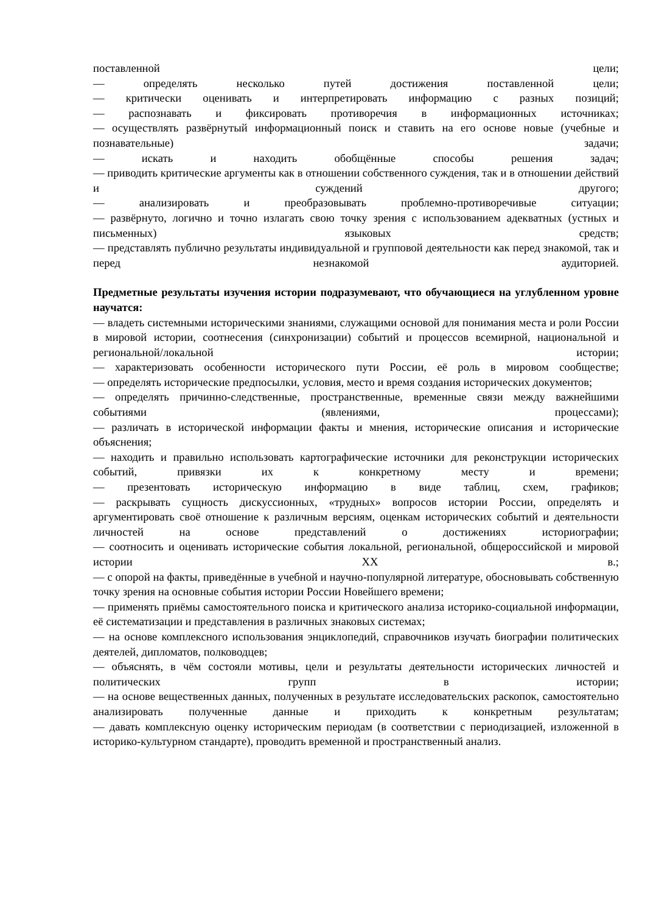поставленной цели;
— определять несколько путей достижения поставленной цели;
— критически оценивать и интерпретировать информацию с разных позиций;
— распознавать и фиксировать противоречия в информационных источниках;
— осуществлять развёрнутый информационный поиск и ставить на его основе новые (учебные и познавательные) задачи;
— искать и находить обобщённые способы решения задач;
— приводить критические аргументы как в отношении собственного суждения, так и в отношении действий и суждений другого;
— анализировать и преобразовывать проблемно-противоречивые ситуации;
— развёрнуто, логично и точно излагать свою точку зрения с использованием адекватных (устных и письменных) языковых средств;
— представлять публично результаты индивидуальной и групповой деятельности как перед знакомой, так и перед незнакомой аудиторией.
Предметные результаты изучения истории подразумевают, что обучающиеся на углубленном уровне научатся:
— владеть системными историческими знаниями, служащими основой для понимания места и роли России в мировой истории, соотнесения (синхронизации) событий и процессов всемирной, национальной и региональной/локальной истории;
— характеризовать особенности исторического пути России, её роль в мировом сообществе;
— определять исторические предпосылки, условия, место и время создания исторических документов;
— определять причинно-следственные, пространственные, временные связи между важнейшими событиями (явлениями, процессами);
— различать в исторической информации факты и мнения, исторические описания и исторические объяснения;
— находить и правильно использовать картографические источники для реконструкции исторических событий, привязки их к конкретному месту и времени;
— презентовать историческую информацию в виде таблиц, схем, графиков;
— раскрывать сущность дискуссионных, «трудных» вопросов истории России, определять и аргументировать своё отношение к различным версиям, оценкам исторических событий и деятельности личностей на основе представлений о достижениях историографии;
— соотносить и оценивать исторические события локальной, региональной, общероссийской и мировой истории XX в.;
— с опорой на факты, приведённые в учебной и научно-популярной литературе, обосновывать собственную точку зрения на основные события истории России Новейшего времени;
— применять приёмы самостоятельного поиска и критического анализа историко-социальной информации, её систематизации и представления в различных знаковых системах;
— на основе комплексного использования энциклопедий, справочников изучать биографии политических деятелей, дипломатов, полководцев;
— объяснять, в чём состояли мотивы, цели и результаты деятельности исторических личностей и политических групп в истории;
— на основе вещественных данных, полученных в результате исследовательских раскопок, самостоятельно анализировать полученные данные и приходить к конкретным результатам;
— давать комплексную оценку историческим периодам (в соответствии с периодизацией, изложенной в историко-культурном стандарте), проводить временной и пространственный анализ.